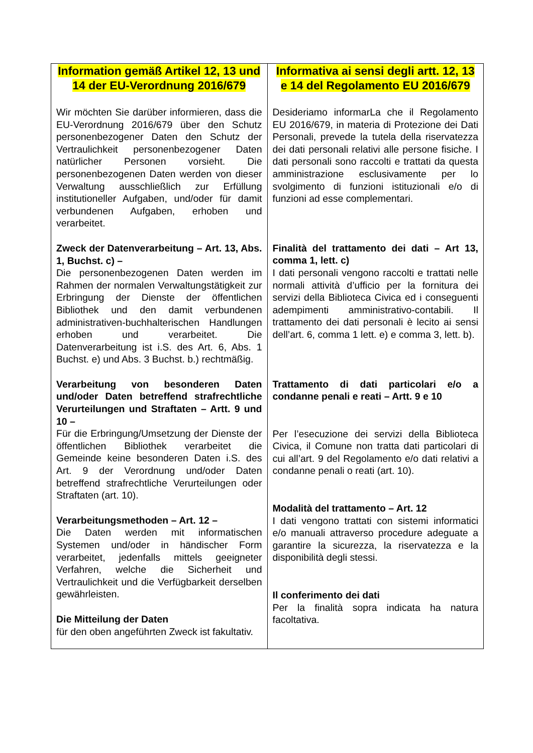| Information gemäß Artikel 12, 13 und 14 der EU-Verordnung 2016/679 Wir möchten Sie darüber informieren, dass die EU-Verordnung 2016/679 über den Schutz personenbezogener Daten den Schutz der Vertraulichkeit personenbezogener Daten natürlicher Personen vorsieht. Die personenbezogenen Daten werden von dieser Verwaltung ausschließlich zur Erfüllung institutioneller Aufgaben, und/oder für damit verbundenen Aufgaben, erhoben und verarbeitet. Zweck der Datenverarbeitung – Art. 13, Abs. 1, Buchst. c) – Die personenbezogenen Daten werden im Rahmen der normalen Verwaltungstätigkeit zur Erbringung der Dienste der öffentlichen Bibliothek und den damit verbundenen administrativen-buchhalterischen Handlungen erhoben und verarbeitet. Die Datenverarbeitung ist i.S. des Art. 6, Abs. 1 Buchst. e) und Abs. 3 Buchst. b.) rechtmäßig. Verarbeitung von besonderen Daten und/oder Daten betreffend strafrechtliche Verurteilungen und Straftaten – Artt. 9 und 10 – Für die Erbringung/Umsetzung der Dienste der öffentlichen Bibliothek verarbeitet die Gemeinde keine besonderen Daten i.S. des Art. 9 der Verordnung und/oder Daten betreffend strafrechtliche Verurteilungen oder Straftaten (art. 10). Verarbeitungsmethoden – Art. 12 – Die Daten werden mit informatischen Systemen und/oder in händischer Form verarbeitet, jedenfalls mittels geeigneter Verfahren, welche die Sicherheit und Vertraulichkeit und die Verfügbarkeit derselben gewährleisten. Die Mitteilung der Daten für den oben angeführten Zweck ist fakultativ. | Informativa ai sensi degli artt. 12, 13 e 14 del Regolamento EU 2016/679 Desideriamo informarLa che il Regolamento EU 2016/679, in materia di Protezione dei Dati Personali, prevede la tutela della riservatezza dei dati personali relativi alle persone fisiche. I dati personali sono raccolti e trattati da questa amministrazione esclusivamente per lo svolgimento di funzioni istituzionali e/o di funzioni ad esse complementari. Finalità del trattamento dei dati – Art 13, comma 1, lett. c) I dati personali vengono raccolti e trattati nelle normali attività d’ufficio per la fornitura dei servizi della Biblioteca Civica ed i conseguenti adempimenti amministrativo-contabili. Il trattamento dei dati personali è lecito ai sensi dell’art. 6, comma 1 lett. e) e comma 3, lett. b). Trattamento di dati particolari e/o a condanne penali e reati – Artt. 9 e 10 Per l’esecuzione dei servizi della Biblioteca Civica, il Comune non tratta dati particolari di cui all’art. 9 del Regolamento e/o dati relativi a condanne penali o reati (art. 10). Modalità del trattamento – Art. 12 I dati vengono trattati con sistemi informatici e/o manuali attraverso procedure adeguate a garantire la sicurezza, la riservatezza e la disponibilità degli stessi. Il conferimento dei dati Per la finalità sopra indicata ha natura facoltativa. |